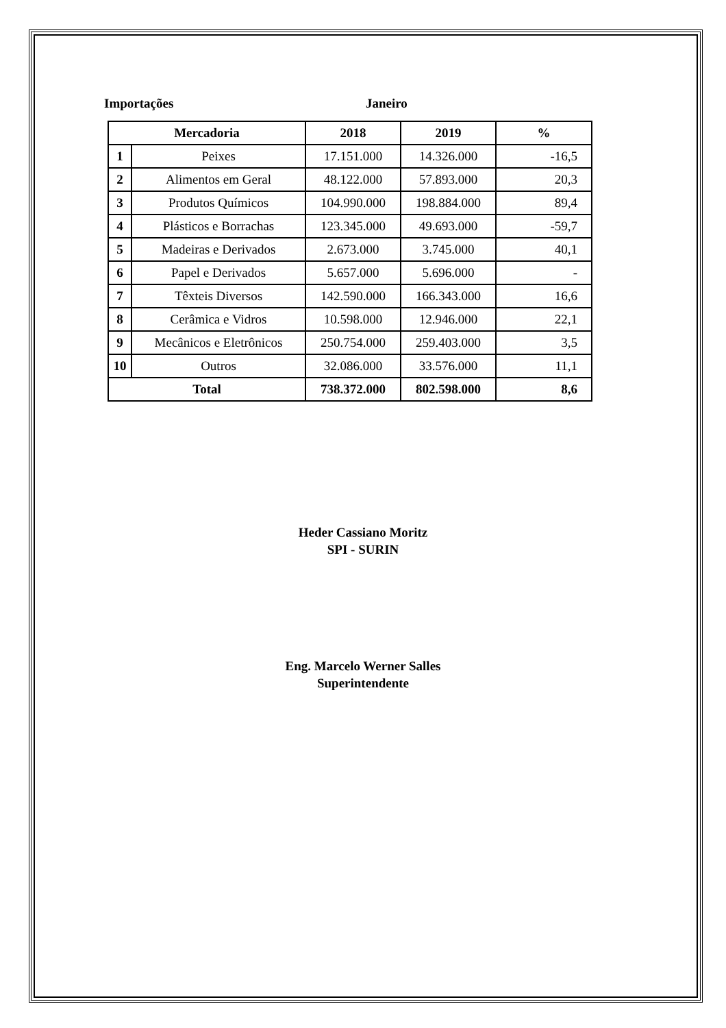Importações Janeiro
| Mercadoria | | 2018 | 2019 | % |
| --- | --- | --- | --- | --- |
| 1 | Peixes | 17.151.000 | 14.326.000 | -16,5 |
| 2 | Alimentos em Geral | 48.122.000 | 57.893.000 | 20,3 |
| 3 | Produtos Químicos | 104.990.000 | 198.884.000 | 89,4 |
| 4 | Plásticos e Borrachas | 123.345.000 | 49.693.000 | -59,7 |
| 5 | Madeiras e Derivados | 2.673.000 | 3.745.000 | 40,1 |
| 6 | Papel e Derivados | 5.657.000 | 5.696.000 | - |
| 7 | Têxteis Diversos | 142.590.000 | 166.343.000 | 16,6 |
| 8 | Cerâmica e Vidros | 10.598.000 | 12.946.000 | 22,1 |
| 9 | Mecânicos e Eletrônicos | 250.754.000 | 259.403.000 | 3,5 |
| 10 | Outros | 32.086.000 | 33.576.000 | 11,1 |
| Total | | 738.372.000 | 802.598.000 | 8,6 |
Heder Cassiano Moritz
SPI - SURIN
Eng. Marcelo Werner Salles
Superintendente